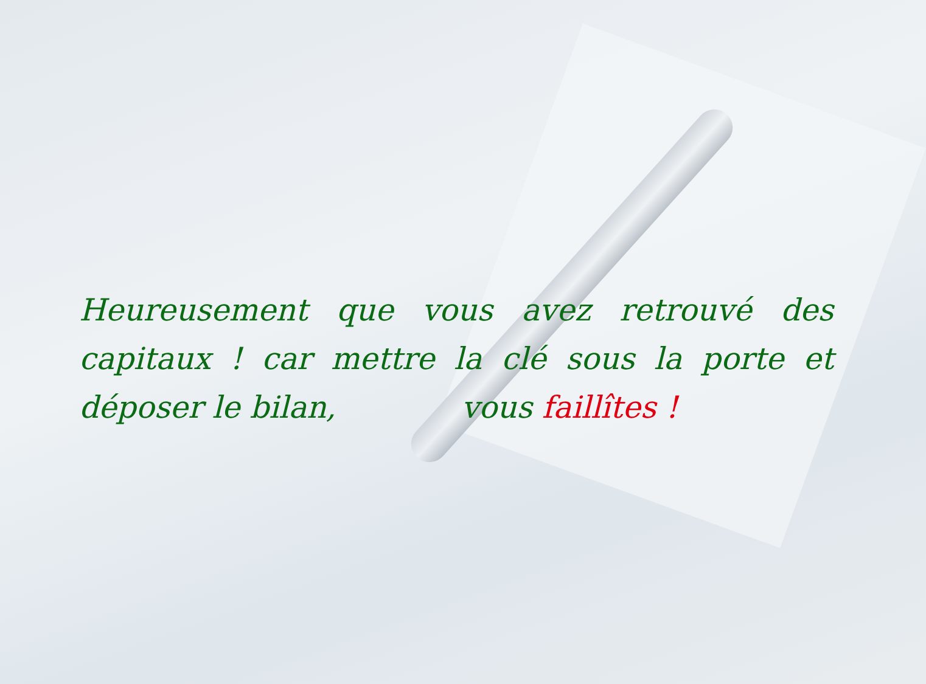Heureusement que vous avez retrouvé des capitaux ! car mettre la clé sous la porte et déposer le bilan, vous faillîtes !